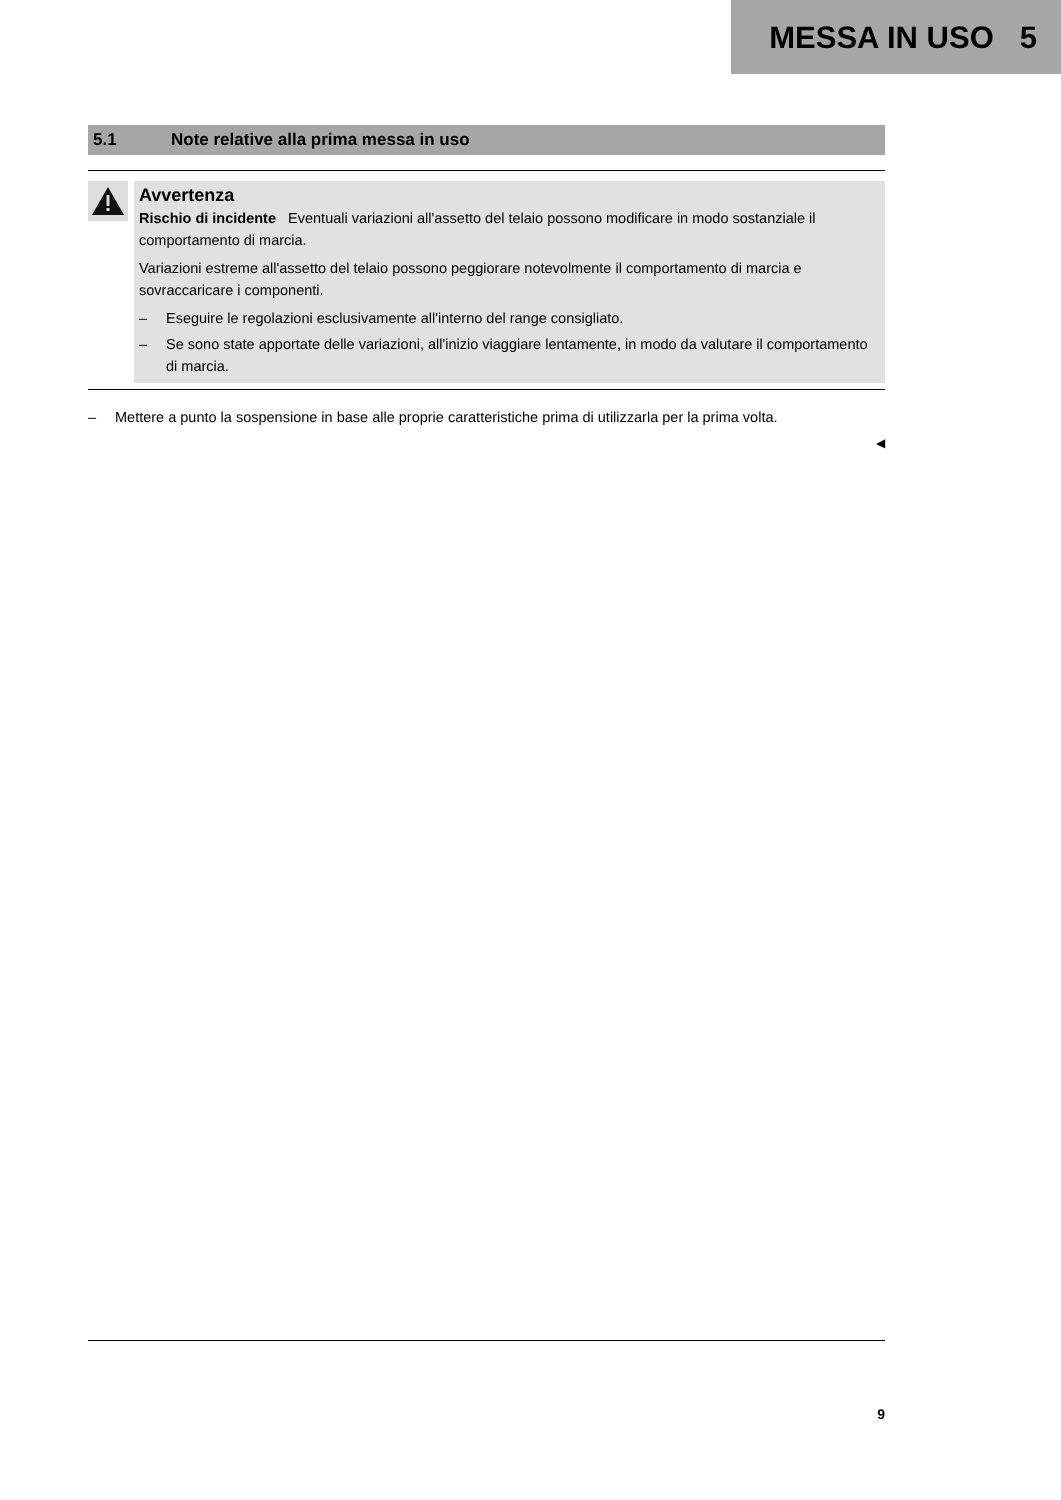MESSA IN USO 5
5.1 Note relative alla prima messa in uso
Avvertenza
Rischio di incidente Eventuali variazioni all'assetto del telaio possono modificare in modo sostanziale il comportamento di marcia.
Variazioni estreme all'assetto del telaio possono peggiorare notevolmente il comportamento di marcia e sovraccaricare i componenti.
– Eseguire le regolazioni esclusivamente all'interno del range consigliato.
– Se sono state apportate delle variazioni, all'inizio viaggiare lentamente, in modo da valutare il comportamento di marcia.
– Mettere a punto la sospensione in base alle proprie caratteristiche prima di utilizzarla per la prima volta.
◀
9